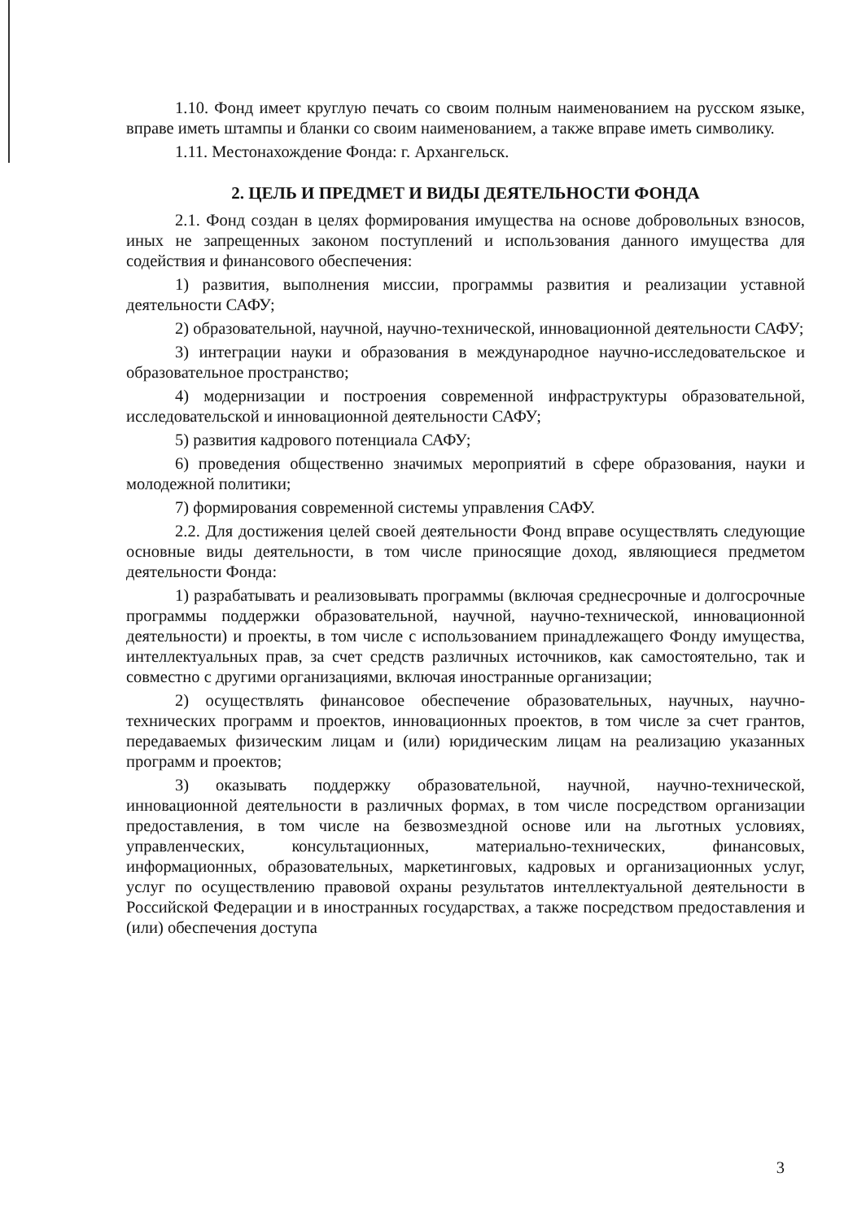1.10. Фонд имеет круглую печать со своим полным наименованием на русском языке, вправе иметь штампы и бланки со своим наименованием, а также вправе иметь символику.
1.11. Местонахождение Фонда: г. Архангельск.
2. ЦЕЛЬ И ПРЕДМЕТ И ВИДЫ ДЕЯТЕЛЬНОСТИ ФОНДА
2.1. Фонд создан в целях формирования имущества на основе добровольных взносов, иных не запрещенных законом поступлений и использования данного имущества для содействия и финансового обеспечения:
1) развития, выполнения миссии, программы развития и реализации уставной деятельности САФУ;
2) образовательной, научной, научно-технической, инновационной деятельности САФУ;
3) интеграции науки и образования в международное научно-исследовательское и образовательное пространство;
4) модернизации и построения современной инфраструктуры образовательной, исследовательской и инновационной деятельности САФУ;
5) развития кадрового потенциала САФУ;
6) проведения общественно значимых мероприятий в сфере образования, науки и молодежной политики;
7) формирования современной системы управления САФУ.
2.2. Для достижения целей своей деятельности Фонд вправе осуществлять следующие основные виды деятельности, в том числе приносящие доход, являющиеся предметом деятельности Фонда:
1) разрабатывать и реализовывать программы (включая среднесрочные и долгосрочные программы поддержки образовательной, научной, научно-технической, инновационной деятельности) и проекты, в том числе с использованием принадлежащего Фонду имущества, интеллектуальных прав, за счет средств различных источников, как самостоятельно, так и совместно с другими организациями, включая иностранные организации;
2) осуществлять финансовое обеспечение образовательных, научных, научно-технических программ и проектов, инновационных проектов, в том числе за счет грантов, передаваемых физическим лицам и (или) юридическим лицам на реализацию указанных программ и проектов;
3) оказывать поддержку образовательной, научной, научно-технической, инновационной деятельности в различных формах, в том числе посредством организации предоставления, в том числе на безвозмездной основе или на льготных условиях, управленческих, консультационных, материально-технических, финансовых, информационных, образовательных, маркетинговых, кадровых и организационных услуг, услуг по осуществлению правовой охраны результатов интеллектуальной деятельности в Российской Федерации и в иностранных государствах, а также посредством предоставления и (или) обеспечения доступа
3